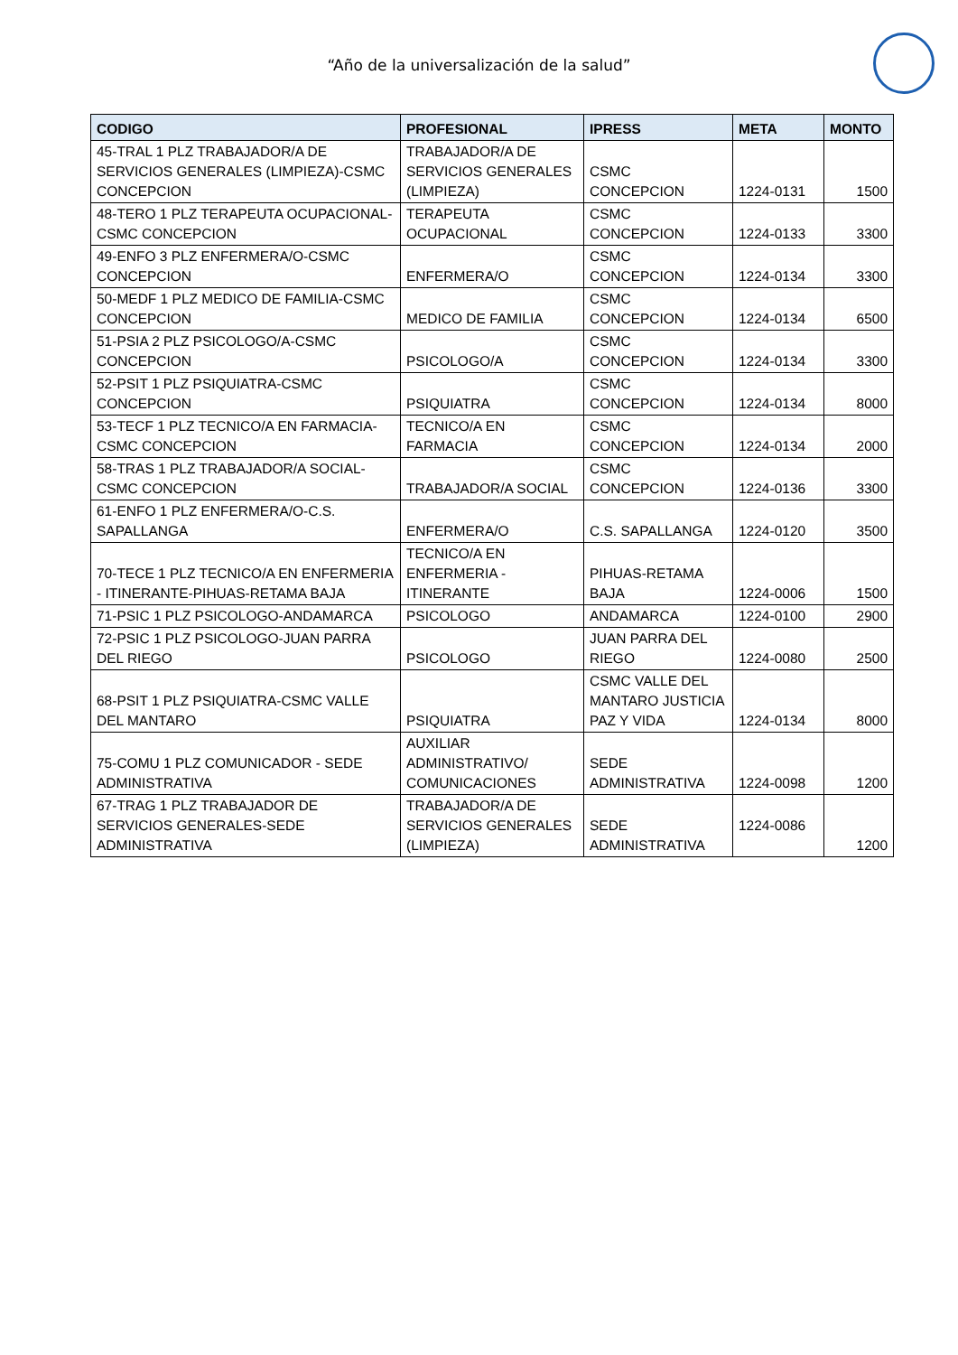“Año de la universalización de la salud”
| CODIGO | PROFESIONAL | IPRESS | META | MONTO |
| --- | --- | --- | --- | --- |
| 45-TRAL 1 PLZ TRABAJADOR/A DE SERVICIOS GENERALES (LIMPIEZA)-CSMC CONCEPCION | TRABAJADOR/A DE SERVICIOS GENERALES (LIMPIEZA) | CSMC CONCEPCION | 1224-0131 | 1500 |
| 48-TERO 1 PLZ TERAPEUTA OCUPACIONAL-CSMC CONCEPCION | TERAPEUTA OCUPACIONAL | CSMC CONCEPCION | 1224-0133 | 3300 |
| 49-ENFO 3 PLZ ENFERMERA/O-CSMC CONCEPCION | ENFERMERA/O | CSMC CONCEPCION | 1224-0134 | 3300 |
| 50-MEDF 1 PLZ MEDICO DE FAMILIA-CSMC CONCEPCION | MEDICO DE FAMILIA | CSMC CONCEPCION | 1224-0134 | 6500 |
| 51-PSIA 2 PLZ PSICOLOGO/A-CSMC CONCEPCION | PSICOLOGO/A | CSMC CONCEPCION | 1224-0134 | 3300 |
| 52-PSIT 1 PLZ PSIQUIATRA-CSMC CONCEPCION | PSIQUIATRA | CSMC CONCEPCION | 1224-0134 | 8000 |
| 53-TECF 1 PLZ TECNICO/A EN FARMACIA-CSMC CONCEPCION | TECNICO/A EN FARMACIA | CSMC CONCEPCION | 1224-0134 | 2000 |
| 58-TRAS 1 PLZ TRABAJADOR/A SOCIAL-CSMC CONCEPCION | TRABAJADOR/A SOCIAL | CSMC CONCEPCION | 1224-0136 | 3300 |
| 61-ENFO 1 PLZ ENFERMERA/O-C.S. SAPALLANGA | ENFERMERA/O | C.S. SAPALLANGA | 1224-0120 | 3500 |
| 70-TECE 1 PLZ TECNICO/A EN ENFERMERIA - ITINERANTE-PIHUAS-RETAMA BAJA | TECNICO/A EN ENFERMERIA - ITINERANTE | PIHUAS-RETAMA BAJA | 1224-0006 | 1500 |
| 71-PSIC 1 PLZ PSICOLOGO-ANDAMARCA | PSICOLOGO | ANDAMARCA | 1224-0100 | 2900 |
| 72-PSIC 1 PLZ PSICOLOGO-JUAN PARRA DEL RIEGO | PSICOLOGO | JUAN PARRA DEL RIEGO | 1224-0080 | 2500 |
| 68-PSIT 1 PLZ PSIQUIATRA-CSMC VALLE DEL MANTARO | PSIQUIATRA | CSMC VALLE DEL MANTARO JUSTICIA PAZ Y VIDA | 1224-0134 | 8000 |
| 75-COMU 1 PLZ COMUNICADOR - SEDE ADMINISTRATIVA | AUXILIAR ADMINISTRATIVO/ COMUNICACIONES | SEDE ADMINISTRATIVA | 1224-0098 | 1200 |
| 67-TRAG 1 PLZ TRABAJADOR DE SERVICIOS GENERALES-SEDE ADMINISTRATIVA | TRABAJADOR/A DE SERVICIOS GENERALES (LIMPIEZA) | SEDE ADMINISTRATIVA | 1224-0086 | 1200 |